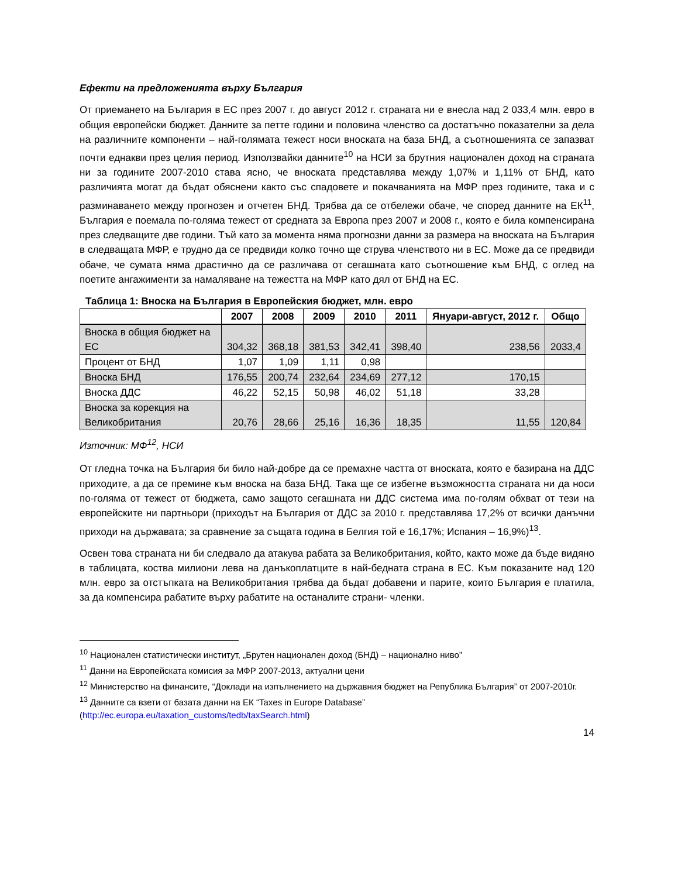Ефекти на предложенията върху България
От приемането на България в ЕС през 2007 г. до август 2012 г. страната ни е внесла над 2 033,4 млн. евро в общия европейски бюджет. Данните за петте години и половина членство са достатъчно показателни за дела на различните компоненти – най-голямата тежест носи вноската на база БНД, а съотношенията се запазват почти еднакви през целия период. Използвайки данните<sup>10</sup> на НСИ за брутния национален доход на страната ни за годините 2007-2010 става ясно, че вноската представлява между 1,07% и 1,11% от БНД, като различията могат да бъдат обяснени както със спадовете и покачванията на МФР през годините, така и с разминаването между прогнозен и отчетен БНД. Трябва да се отбележи обаче, че според данните на ЕК<sup>11</sup>, България е поемала по-голяма тежест от средната за Европа през 2007 и 2008 г., която е била компенсирана през следващите две години. Тъй като за момента няма прогнозни данни за размера на вноската на България в следващата МФР, е трудно да се предвиди колко точно ще струва членството ни в ЕС. Може да се предвиди обаче, че сумата няма драстично да се различава от сегашната като съотношение към БНД, с оглед на поетите ангажименти за намаляване на тежестта на МФР като дял от БНД на ЕС.
Таблица 1: Вноска на България в Европейския бюджет, млн. евро
| | 2007 | 2008 | 2009 | 2010 | 2011 | Януари-август, 2012 г. | Общо |
| --- | --- | --- | --- | --- | --- | --- | --- |
| Вноска в общия бюджет на ЕС | 304,32 | 368,18 | 381,53 | 342,41 | 398,40 | 238,56 | 2033,4 |
| Процент от БНД | 1,07 | 1,09 | 1,11 | 0,98 | | | |
| Вноска БНД | 176,55 | 200,74 | 232,64 | 234,69 | 277,12 | 170,15 | |
| Вноска ДДС | 46,22 | 52,15 | 50,98 | 46,02 | 51,18 | 33,28 | |
| Вноска за корекция на Великобритания | 20,76 | 28,66 | 25,16 | 16,36 | 18,35 | 11,55 | 120,84 |
Източник: МФ<sup>12</sup>, НСИ
От гледна точка на България би било най-добре да се премахне частта от вноската, която е базирана на ДДС приходите, а да се премине към вноска на база БНД. Така ще се избегне възможността страната ни да носи по-голяма от тежест от бюджета, само защото сегашната ни ДДС система има по-голям обхват от тези на европейските ни партньори (приходът на България от ДДС за 2010 г. представлява 17,2% от всички данъчни приходи на държавата; за сравнение за същата година в Белгия той е 16,17%; Испания – 16,9%)<sup>13</sup>.
Освен това страната ни би следвало да атакува рабата за Великобритания, който, както може да бъде видяно в таблицата, коства милиони лева на данъкоплатците в най-бедната страна в ЕС. Към показаните над 120 млн. евро за отстъпката на Великобритания трябва да бъдат добавени и парите, които България е платила, за да компенсира рабатите върху рабатите на останалите страни- членки.
<sup>10</sup> Национален статистически институт, „Брутен национален доход (БНД) – национално ниво”
<sup>11</sup> Данни на Европейската комисия за МФР 2007-2013, актуални цени
<sup>12</sup> Министерство на финансите, “Доклади на изпълнението на държавния бюджет на Република България” от 2007-2010г.
<sup>13</sup> Данните са взети от базата данни на ЕК “Taxes in Europe Database” (http://ec.europa.eu/taxation_customs/tedb/taxSearch.html)
14